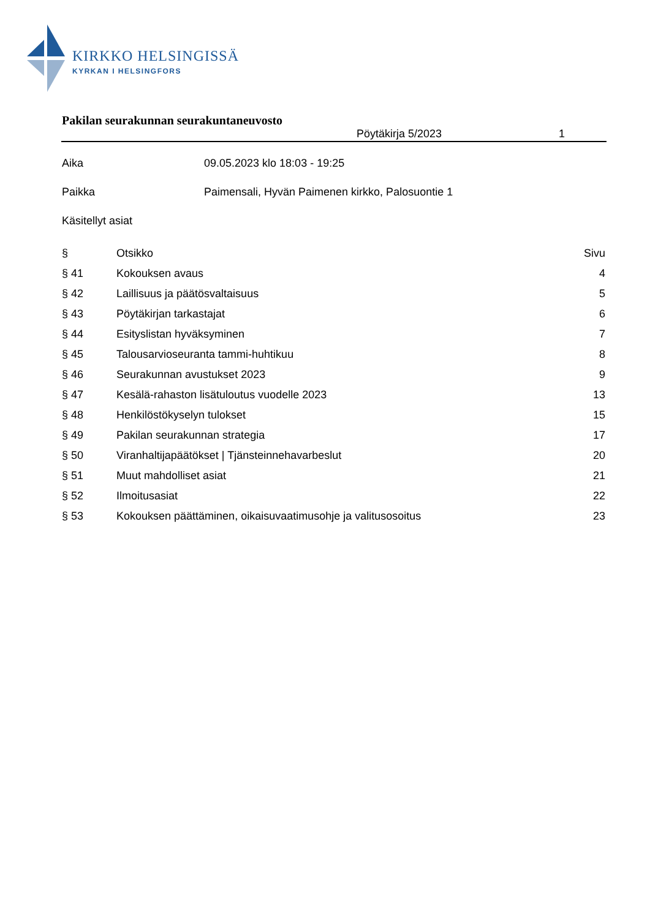KIRKKO HELSINGISSÄ
KYRKAN I HELSINGFORS
Pakilan seurakunnan seurakuntaneuvosto
Pöytäkirja 5/2023 1
Aika 09.05.2023 klo 18:03 - 19:25
Paikka Paimensali, Hyvän Paimenen kirkko, Palosuontie 1
Käsitellyt asiat
| § | Otsikko | Sivu |
| --- | --- | --- |
| § 41 | Kokouksen avaus | 4 |
| § 42 | Laillisuus ja päätösvaltaisuus | 5 |
| § 43 | Pöytäkirjan tarkastajat | 6 |
| § 44 | Esityslistan hyväksyminen | 7 |
| § 45 | Talousarvioseuranta tammi-huhtikuu | 8 |
| § 46 | Seurakunnan avustukset 2023 | 9 |
| § 47 | Kesälä-rahaston lisätuloutus vuodelle 2023 | 13 |
| § 48 | Henkilöstökyselyn tulokset | 15 |
| § 49 | Pakilan seurakunnan strategia | 17 |
| § 50 | Viranhaltijapäätökset / Tjänsteinnehavarbeslut | 20 |
| § 51 | Muut mahdolliset asiat | 21 |
| § 52 | Ilmoitusasiat | 22 |
| § 53 | Kokouksen päättäminen, oikaisuvaatimusohje ja valitusosoitus | 23 |